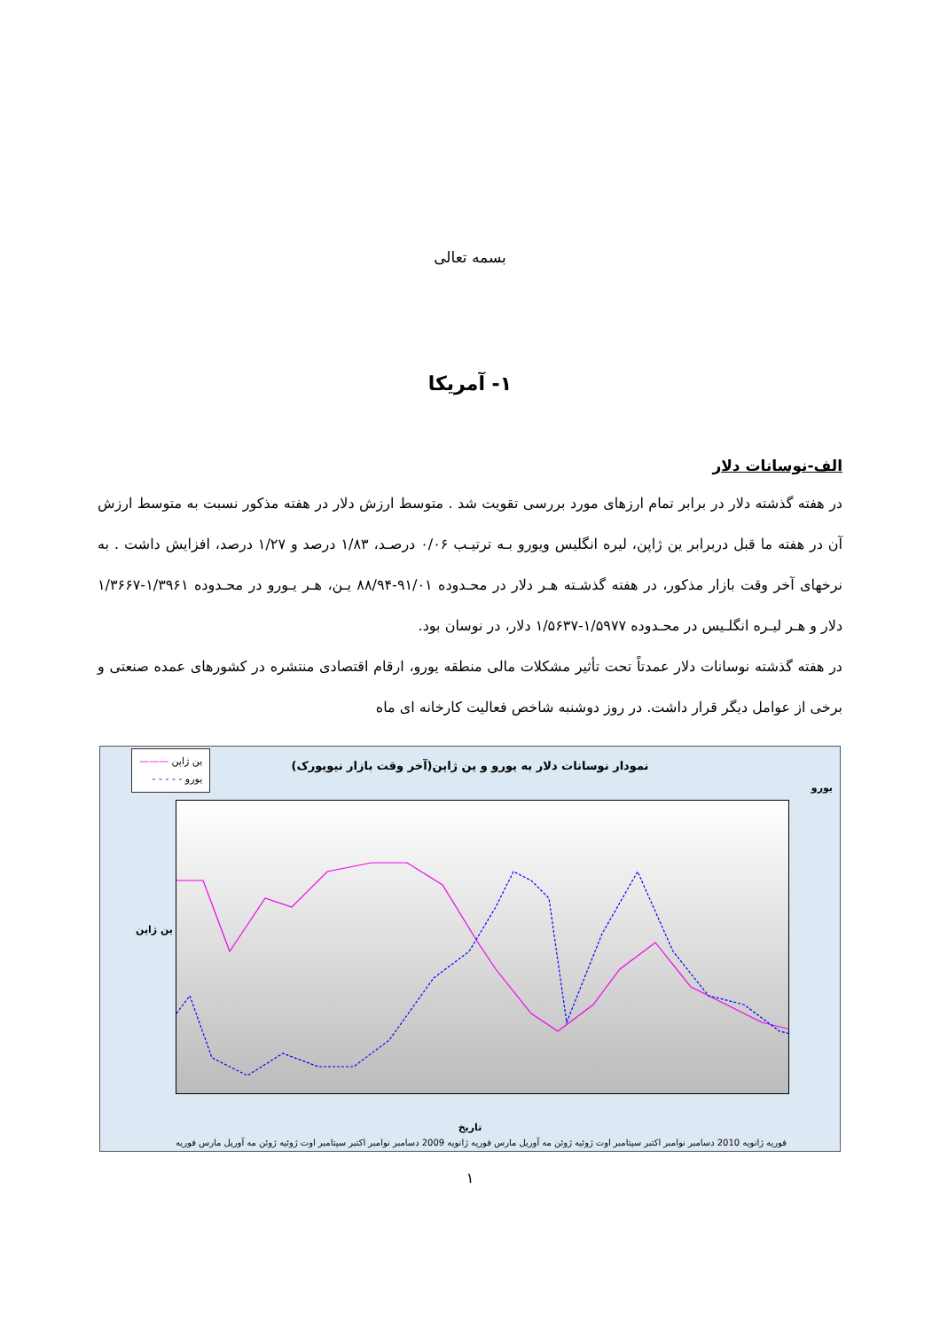بسمه تعالی
۱- آمریکا
الف-نوسانات دلار
در هفته گذشته دلار در برابر تمام ارزهای مورد بررسی تقویت شد . متوسط ارزش دلار در هفته مذکور نسبت به متوسط ارزش آن در هفته ما قبل دربرابر ین ژاپن، لیره انگلیس ویورو بـه ترتیـب ۰/۰۶ درصـد، ۱/۸۳ درصد و ۱/۲۷ درصد، افزایش داشت . به نرخهای آخر وقت بازار مذکور، در هفته گذشـته هـر دلار در محـدوده ۹۱/۰۱-۸۸/۹۴ یـن، هـر یـورو در محـدوده ۱/۳۹۶۱-۱/۳۶۶۷ دلار و هـر لیـره انگلـیس در محـدوده ۱/۵۹۷۷-۱/۵۶۳۷ دلار، در نوسان بود.
در هفته گذشته نوسانات دلار عمدتاً تحت تأثیر مشکلات مالی منطقه یورو، ارقام اقتصادی منتشره در کشورهای عمده صنعتی و برخی از عوامل دیگر قرار داشت. در روز دوشنبه شاخص فعالیت کارخانه ای ماه
نمودار نوسانات دلار به یورو و ین ژاپن(آخر وقت بازار نیویورک)
ین ژاپن ———
یورو - - - - -
تاریخ
ین ژاپن
یورو
فوریه مارس آوریل مه ژوئن ژوئیه اوت سپتامبر اکتبر نوامبر دسامبر ژانویه 2009 فوریه مارس آوریل مه ژوئن ژوئیه اوت سپتامبر اکتبر نوامبر دسامبر ژانویه 2010 فوریه
۱